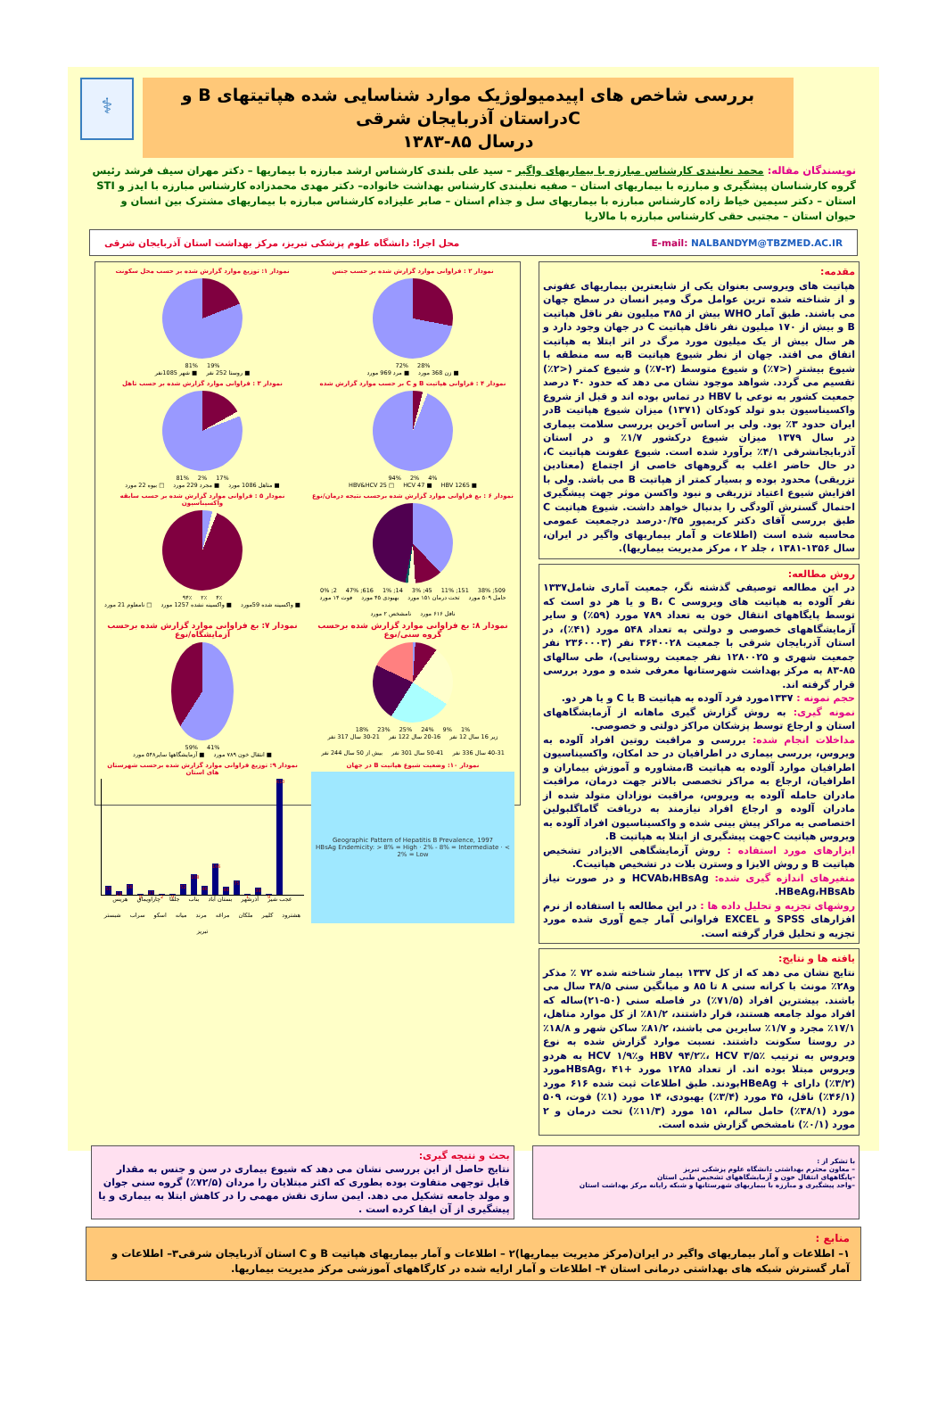⚕
بررسی شاخص های اپیدمیولوژیک موارد شناسایی شده هپاتیتهای B و Cدراستان آذربایجان شرقی
درسال ۸۵-۱۳۸۳
نویسندگان مقاله: محمد نعلبندی کارشناس مبارزه با بیماریهای واگیر – سید علی بلندی کارشناس ارشد مبارزه با بیماریها – دکتر مهران سیف فرشد رئیس گروه کارشناسان پیشگیری و مبارزه با بیماریهای استان – صفیه نعلبندی کارشناس بهداشت خانواده– دکتر مهدی محمدزاده کارشناس مبارزه با ایدز و STI استان – دکتر سیمین خیاط زاده کارشناس مبارزه با بیماریهای سل و جذام استان – صابر علیزاده کارشناس مبارزه با بیماریهای مشترک بین انسان و حیوان استان – مجتبی حقی کارشناس مبارزه با مالاریا
محل اجرا: دانشگاه علوم پزشکی تبریز، مرکز بهداشت استان آذربایجان شرقی E-mail: NALBANDYM@TBZMED.AC.IR
مقدمه:
هپاتیت های ویروسی بعنوان یکی از شایعترین بیماریهای عفونی و از شناخته شده ترین عوامل مرگ ومیر انسان در سطح جهان می باشند. طبق آمار WHO بیش از ۳۸۵ میلیون نفر ناقل هپاتیت B و بیش از ۱۷۰ میلیون نفر ناقل هپاتیت C در جهان وجود دارد و هر سال بیش از یک میلیون مورد مرگ در اثر ابتلا به هپاتیت اتفاق می افتد. جهان از نظر شیوع هپاتیت Bبه سه منطقه با شیوع بیشتر (<۷٪) و شیوع متوسط (۲-۷٪) و شیوع کمتر (<۲٪) تقسیم می گردد. شواهد موجود نشان می دهد که حدود ۴۰ درصد جمعیت کشور به نوعی با HBV در تماس بوده اند و قبل از شروع واکسیناسیون بدو تولد کودکان (۱۳۷۱) میزان شیوع هپاتیت Bدر ایران حدود ۳٪ بود. ولی بر اساس آخرین بررسی سلامت بیماری در سال ۱۳۷۹ میزان شیوع درکشور ۱/۷٪ و در استان آذربایجانشرقی ۴/۱٪ برآورد شده است. شیوع عفونت هپاتیت C، در حال حاضر اغلب به گروههای خاصی از اجتماع (معتادین تزریقی) محدود بوده و بسیار کمتر از هپاتیت B می باشد. ولی با افزایش شیوع اعتیاد تزریقی و نبود واکسن موثر جهت پیشگیری احتمال گسترش آلودگی را بدنبال خواهد داشت. شیوع هپاتیت C طبق بررسی آقای دکتر کریمپور ۰/۴۵درصد درجمعیت عمومی محاسبه شده است (اطلاعات و آمار بیماریهای واگیر در ایران، سال ۱۳۵۶-۱۳۸۱ ، جلد ۲ ، مرکز مدیریت بیماریها).
روش مطالعه:
در این مطالعه توصیفی گذشته نگر، جمعیت آماری شامل۱۳۳۷ نفر آلوده به هپاتیت های ویروسی B، C و یا هر دو است که توسط پایگاههای انتقال خون به تعداد ۷۸۹ مورد (۵۹٪) و سایر آزمایشگاههای خصوصی و دولتی به تعداد ۵۴۸ مورد (۴۱٪)، در استان آذربایجان شرقی با جمعیت ۳۶۴۰۰۲۸ نفر (۲۳۶۰۰۰۳ نفر جمعیت شهری و ۱۲۸۰۰۲۵ نفر جمعیت روستایی)، طی سالهای ۸۵-۸۳ به مرکز بهداشت شهرستانها معرفی شده و مورد بررسی قرار گرفته اند.
حجم نمونه : ۱۳۳۷مورد فرد آلوده به هپاتیت B یا C و یا هر دو.
نمونه گیری: به روش گزارش گیری ماهانه از آزمایشگاههای استان و ارجاع توسط پزشکان مراکز دولتی و خصوصی.
مداخلات انجام شده: بررسی و مراقبت روتین افراد آلوده به ویروس، بررسی بیماری در اطرافیان در حد امکان، واکسیناسیون اطرافیان موارد آلوده به هپاتیت B،مشاوره و آموزش بیماران و اطرافیان، ارجاع به مراکز تخصصی بالاتر جهت درمان، مراقبت مادران حامله آلوده به ویروس، مراقبت نوزادان متولد شده از مادران آلوده و ارجاع افراد نیازمند به دریافت گاماگلبولین اختصاصی به مراکز پیش بینی شده و واکسیناسیون افراد آلوده به ویروس هپاتیت Cجهت پیشگیری از ابتلا به هپاتیت B.
ابزارهای مورد استفاده : روش آزمایشگاهی الایزادر تشخیص هپاتیت B و روش الایزا و وسترن بلات در تشخیص هپاتیتC.
متغیرهای اندازه گیری شده: HCVAb،HBsAg و در صورت نیاز HBeAg،HBsAb.
روشهای تجزیه و تحلیل داده ها : در این مطالعه با استفاده از نرم افزارهای SPSS و EXCEL فراوانی آمار جمع آوری شده مورد تجزیه و تحلیل قرار گرفته است.
یافته ها و نتایج:
نتایج نشان می دهد که از کل ۱۳۳۷ بیمار شناخته شده ۷۲ ٪ مذکر و۲۸٪ مونث با کرانه سنی ۸ تا ۸۵ و میانگین سنی ۳۸/۵ سال می باشند. بیشترین افراد (۷۱/۵٪) در فاصله سنی (۵۰-۲۱)ساله که افراد مولد جامعه هستند، قرار داشتند، ۸۱/۲٪ از کل موارد متاهل، ۱۷/۱٪ مجرد و ۱/۷٪ سایرین می باشند، ۸۱/۲٪ ساکن شهر و ۱۸/۸٪ در روستا سکونت داشتند. نسبت موارد گزارش شده به نوع ویروس به ترتیب HBV ۹۴/۲٪، HCV ۳/۵٪ وHCV ۱/۹٪ به هردو ویروس مبتلا بوده اند. از تعداد ۱۲۸۵ مورد +HBsAg، ۴۱مورد (۳/۲٪) دارای + HBeAgبودند. طبق اطلاعات ثبت شده ۶۱۶ مورد (۴۶/۱٪) ناقل، ۴۵ مورد (۳/۴٪) بهبودی، ۱۴ مورد (۱٪) فوت، ۵۰۹ مورد (۳۸/۱٪) حامل سالم، ۱۵۱ مورد (۱۱/۳٪) تحت درمان و ۲ مورد (۰/۱٪) نامشخص گزارش شده است.
نمودار ۱: توزیع موارد گزارش شده بر حسب محل سکونت
19% 81%
■ روستا 252 نفر ■ شهر 1085نفر
نمودار ۲ : فراوانی موارد گزارش شده بر حسب جنس
28% 72%
■ زن 368 مورد ■ مرد 969 مورد
نمودار ۳ : فراوانی موارد گزارش شده بر حسب تاهل
17% 2% 81%
■ متاهل 1086 مورد ■ مجرد 229 مورد □ بیوه 22 مورد
نمودار ۴ : فراوانی هپاتیت B و C بر حسب موارد گزارش شده
4% 2% 94%
■ HBV 1265 ■ HCV 47 □ HBV&HCV 25
نمودار ۵ : فراوانی موارد گزارش شده بر حسب سابقه واکسیناسیون
۴٪ ۲٪ ۹۴٪
■ واکسینه شده 59مورد ■ واکسینه نشده 1257 مورد □ نامعلوم 21 مورد
نمودار ۶ : بع فراوانی موارد گزارش شده برحسب نتیجه درمان/نوع
509; 38% 151; 11% 45; 3% 14; 1% 616; 47% 2; 0%
حامل ۵۰۹ مورد تحت درمان ۱۵۱ مورد بهبودی ۴۵ مورد فوت ۱۴ مورد ناقل ۶۱۶ مورد نامشخص ۲ مورد
نمودار ۷: بع فراوانی موارد گزارش شده برحسب آزمایشگاه/نوع
41% 59%
■ انتقال خون ۷۸۹ مورد ■ آزمایشگاهها سایر۵۴۸ مورد
نمودار ۸: بع فراوانی موارد گزارش شده برحسب گروه سنی/نوع
1% 9% 24% 25% 23% 18%
زیر 16 سال 12 نفر 20-16 سال 122 نفر 30-21 سال 317 نفر 40-31 سال 336 نفر 50-41 سال 301 نفر بیش از 50 سال 244 نفر
نمودار ۹: توزیع فراوانی موارد گزارش شده برحسب شهرستان های استان
50
19
56
8
27
2
9
52
108
46
166
44
75
1
39
9
610
عجب شیر آذرشهر بستان آباد بناب جلفا چاراویماق هریس هشترود کلیبر ملکان مراغه مرند میانه اسکو سراب شبستر تبریز
نمودار ۱۰: وضعیت شیوع هپاتیت B در جهان
Geographic Pattern of Hepatitis B Prevalence, 1997
HBsAg Endemicity: > 8% = High · 2% - 8% = Intermediate · < 2% = Low
با تشکر از :
– معاون محترم بهداشتی دانشگاه علوم پزشکی تبریز
-پایگاههای انتقال خون و آزمایشگاههای تشخیص طبی استان
–واحد پیشگیری و مبارزه با بیماریهای شهرستانها و شبکه رایانه مرکز بهداشت استان
بحث و نتیجه گیری:
نتایج حاصل از این بررسی نشان می دهد که شیوع بیماری در سن و جنس به مقدار قابل توجهی متفاوت بوده بطوری که اکثر مبتلایان را مردان (۷۲/۵٪) گروه سنی جوان و مولد جامعه تشکیل می دهد. ایمن سازی نقش مهمی را در کاهش ابتلا به بیماری و یا پیشگیری از آن ایفا کرده است .
منابع :
۱– اطلاعات و آمار بیماریهای واگیر در ایران(مرکز مدیریت بیماریها)۲ – اطلاعات و آمار بیماریهای هپاتیت B و C استان آذربایجان شرقی۳– اطلاعات و آمار گسترش شبکه های بهداشتی درمانی استان ۴– اطلاعات و آمار ارایه شده در کارگاههای آموزشی مرکز مدیریت بیماریها.